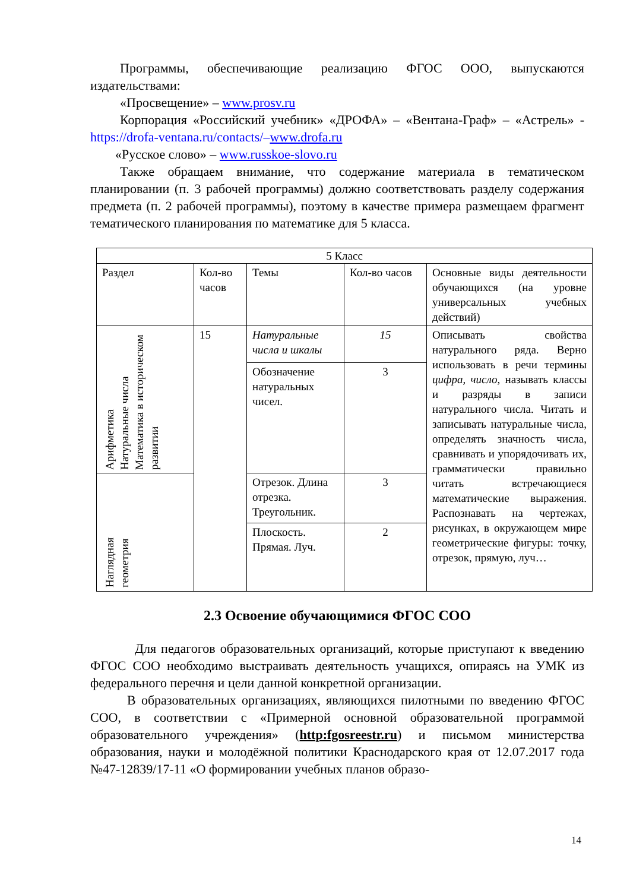Программы, обеспечивающие реализацию ФГОС ООО, выпускаются издательствами:
«Просвещение» – www.prosv.ru
Корпорация «Российский учебник» «ДРОФА» – «Вентана-Граф» – «Астрель» - https://drofa-ventana.ru/contacts/–www.drofa.ru
«Русское слово» – www.russkoe-slovo.ru
Также обращаем внимание, что содержание материала в тематическом планировании (п. 3 рабочей программы) должно соответствовать разделу содержания предмета (п. 2 рабочей программы), поэтому в качестве примера размещаем фрагмент тематического планирования по математике для 5 класса.
| 5 Класс | | | | |
| Раздел | Кол-во часов | Темы | Кол-во часов | Основные виды деятельности обучающихся (на уровне универсальных учебных действий) |
| Арифметика Натуральные числа Математика в историческом развитии | 15 | Натуральные числа и шкалы | 15 | Описывать свойства натурального ряда. Верно использовать в речи термины цифра, число , называть классы и разряды в записи натурального числа. Читать и записывать натуральные числа, определять значность числа, сравнивать и упорядочивать их, грамматически правильно читать встречающиеся математические выражения. Распознавать на чертежах, рисунках, в окружающем мире геометрические фигуры: точку, отрезок, прямую, луч… |
| | | Обозначение натуральных чисел. | 3 | |
| Наглядная геометрия | | Отрезок. Длина отрезка. Треугольник. | 3 | |
| | | Плоскость. Прямая. Луч. | 2 | |
2.3 Освоение обучающимися ФГОС СОО
Для педагогов образовательных организаций, которые приступают к введению ФГОС СОО необходимо выстраивать деятельность учащихся, опираясь на УМК из федерального перечня и цели данной конкретной организации.
В образовательных организациях, являющихся пилотными по введению ФГОС СОО, в соответствии с «Примерной основной образовательной программой образовательного учреждения» (http:fgosreestr.ru) и письмом министерства образования, науки и молодёжной политики Краснодарского края от 12.07.2017 года №47-12839/17-11 «О формировании учебных планов образо-
14